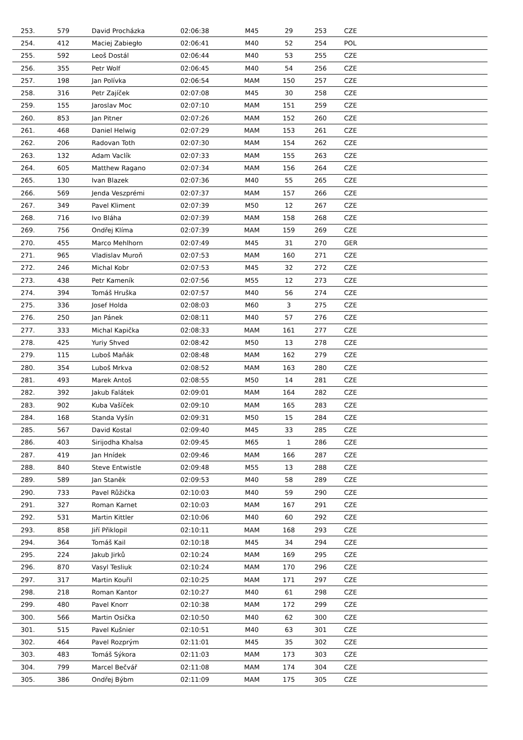| 253. | 579 | David Procházka | 02:06:38 | M45 | 29 | 253 | CZE |
| 254. | 412 | Maciej Zabiegło | 02:06:41 | M40 | 52 | 254 | POL |
| 255. | 592 | Leoš Dostál | 02:06:44 | M40 | 53 | 255 | CZE |
| 256. | 355 | Petr Wolf | 02:06:45 | M40 | 54 | 256 | CZE |
| 257. | 198 | Jan Polívka | 02:06:54 | MAM | 150 | 257 | CZE |
| 258. | 316 | Petr Zajíček | 02:07:08 | M45 | 30 | 258 | CZE |
| 259. | 155 | Jaroslav Moc | 02:07:10 | MAM | 151 | 259 | CZE |
| 260. | 853 | Jan Pitner | 02:07:26 | MAM | 152 | 260 | CZE |
| 261. | 468 | Daniel Helwig | 02:07:29 | MAM | 153 | 261 | CZE |
| 262. | 206 | Radovan Toth | 02:07:30 | MAM | 154 | 262 | CZE |
| 263. | 132 | Adam Vaclík | 02:07:33 | MAM | 155 | 263 | CZE |
| 264. | 605 | Matthew Ragano | 02:07:34 | MAM | 156 | 264 | CZE |
| 265. | 130 | Ivan Blazek | 02:07:36 | M40 | 55 | 265 | CZE |
| 266. | 569 | Jenda Veszprémi | 02:07:37 | MAM | 157 | 266 | CZE |
| 267. | 349 | Pavel Kliment | 02:07:39 | M50 | 12 | 267 | CZE |
| 268. | 716 | Ivo Bláha | 02:07:39 | MAM | 158 | 268 | CZE |
| 269. | 756 | Ondřej Klíma | 02:07:39 | MAM | 159 | 269 | CZE |
| 270. | 455 | Marco Mehlhorn | 02:07:49 | M45 | 31 | 270 | GER |
| 271. | 965 | Vladislav Muroň | 02:07:53 | MAM | 160 | 271 | CZE |
| 272. | 246 | Michal Kobr | 02:07:53 | M45 | 32 | 272 | CZE |
| 273. | 438 | Petr Kameník | 02:07:56 | M55 | 12 | 273 | CZE |
| 274. | 394 | Tomáš Hruška | 02:07:57 | M40 | 56 | 274 | CZE |
| 275. | 336 | Josef Holda | 02:08:03 | M60 | 3 | 275 | CZE |
| 276. | 250 | Jan Pánek | 02:08:11 | M40 | 57 | 276 | CZE |
| 277. | 333 | Michal Kapička | 02:08:33 | MAM | 161 | 277 | CZE |
| 278. | 425 | Yuriy Shved | 02:08:42 | M50 | 13 | 278 | CZE |
| 279. | 115 | Luboš Maňák | 02:08:48 | MAM | 162 | 279 | CZE |
| 280. | 354 | Luboš Mrkva | 02:08:52 | MAM | 163 | 280 | CZE |
| 281. | 493 | Marek Antoš | 02:08:55 | M50 | 14 | 281 | CZE |
| 282. | 392 | Jakub Falátek | 02:09:01 | MAM | 164 | 282 | CZE |
| 283. | 902 | Kuba Vašíček | 02:09:10 | MAM | 165 | 283 | CZE |
| 284. | 168 | Standa Vyšín | 02:09:31 | M50 | 15 | 284 | CZE |
| 285. | 567 | David Kostal | 02:09:40 | M45 | 33 | 285 | CZE |
| 286. | 403 | Sirijodha Khalsa | 02:09:45 | M65 | 1 | 286 | CZE |
| 287. | 419 | Jan Hnídek | 02:09:46 | MAM | 166 | 287 | CZE |
| 288. | 840 | Steve Entwistle | 02:09:48 | M55 | 13 | 288 | CZE |
| 289. | 589 | Jan Staněk | 02:09:53 | M40 | 58 | 289 | CZE |
| 290. | 733 | Pavel Růžička | 02:10:03 | M40 | 59 | 290 | CZE |
| 291. | 327 | Roman Karnet | 02:10:03 | MAM | 167 | 291 | CZE |
| 292. | 531 | Martin Kittler | 02:10:06 | M40 | 60 | 292 | CZE |
| 293. | 858 | Jiří Přiklopil | 02:10:11 | MAM | 168 | 293 | CZE |
| 294. | 364 | Tomáš Kail | 02:10:18 | M45 | 34 | 294 | CZE |
| 295. | 224 | Jakub Jirků | 02:10:24 | MAM | 169 | 295 | CZE |
| 296. | 870 | Vasyl Tesliuk | 02:10:24 | MAM | 170 | 296 | CZE |
| 297. | 317 | Martin Kouřil | 02:10:25 | MAM | 171 | 297 | CZE |
| 298. | 218 | Roman Kantor | 02:10:27 | M40 | 61 | 298 | CZE |
| 299. | 480 | Pavel Knorr | 02:10:38 | MAM | 172 | 299 | CZE |
| 300. | 566 | Martin Osička | 02:10:50 | M40 | 62 | 300 | CZE |
| 301. | 515 | Pavel Kušnier | 02:10:51 | M40 | 63 | 301 | CZE |
| 302. | 464 | Pavel Rozprým | 02:11:01 | M45 | 35 | 302 | CZE |
| 303. | 483 | Tomáš Sýkora | 02:11:03 | MAM | 173 | 303 | CZE |
| 304. | 799 | Marcel Bečvář | 02:11:08 | MAM | 174 | 304 | CZE |
| 305. | 386 | Ondřej Býbm | 02:11:09 | MAM | 175 | 305 | CZE |